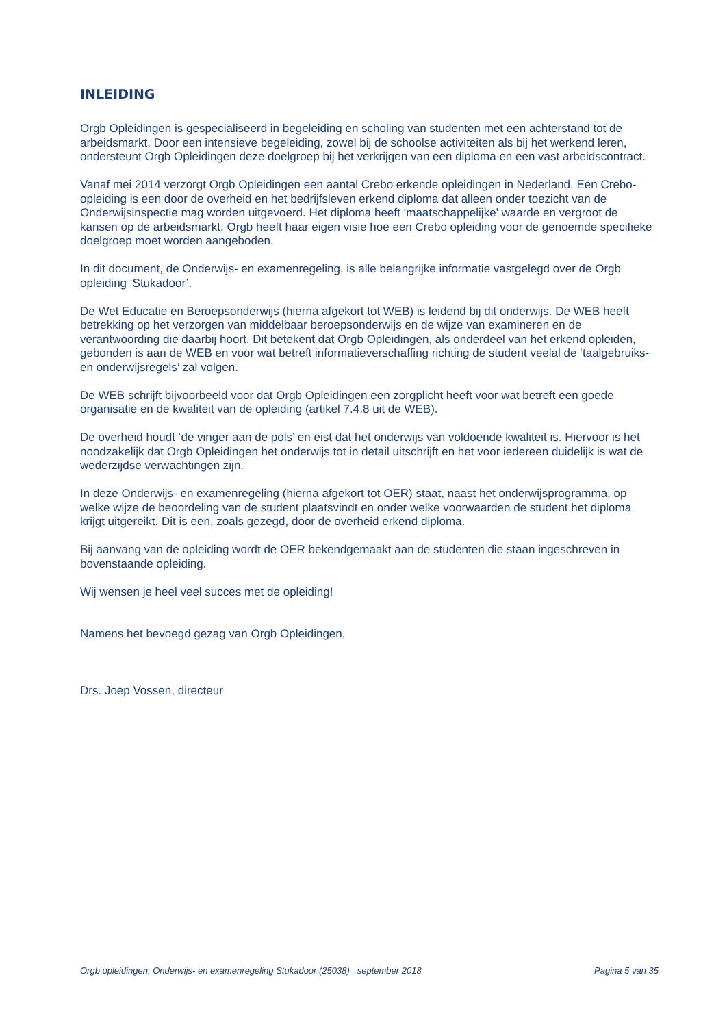INLEIDING
Orgb Opleidingen is gespecialiseerd in begeleiding en scholing van studenten met een achterstand tot de arbeidsmarkt. Door een intensieve begeleiding, zowel bij de schoolse activiteiten als bij het werkend leren, ondersteunt Orgb Opleidingen deze doelgroep bij het verkrijgen van een diploma en een vast arbeidscontract.
Vanaf mei 2014 verzorgt Orgb Opleidingen een aantal Crebo erkende opleidingen in Nederland. Een Crebo-opleiding is een door de overheid en het bedrijfsleven erkend diploma dat alleen onder toezicht van de Onderwijsinspectie mag worden uitgevoerd. Het diploma heeft ‘maatschappelijke’ waarde en vergroot de kansen op de arbeidsmarkt. Orgb heeft haar eigen visie hoe een Crebo opleiding voor de genoemde specifieke doelgroep moet worden aangeboden.
In dit document, de Onderwijs- en examenregeling, is alle belangrijke informatie vastgelegd over de Orgb opleiding ‘Stukadoor’.
De Wet Educatie en Beroepsonderwijs (hierna afgekort tot WEB) is leidend bij dit onderwijs. De WEB heeft betrekking op het verzorgen van middelbaar beroepsonderwijs en de wijze van examineren en de verantwoording die daarbij hoort. Dit betekent dat Orgb Opleidingen, als onderdeel van het erkend opleiden, gebonden is aan de WEB en voor wat betreft informatieverschaffing richting de student veelal de ‘taalgebruiks- en onderwijsregels’ zal volgen.
De WEB schrijft bijvoorbeeld voor dat Orgb Opleidingen een zorgplicht heeft voor wat betreft een goede organisatie en de kwaliteit van de opleiding (artikel 7.4.8 uit de WEB).
De overheid houdt ‘de vinger aan de pols’ en eist dat het onderwijs van voldoende kwaliteit is. Hiervoor is het noodzakelijk dat Orgb Opleidingen het onderwijs tot in detail uitschrijft en het voor iedereen duidelijk is wat de wederzijdse verwachtingen zijn.
In deze Onderwijs- en examenregeling (hierna afgekort tot OER) staat, naast het onderwijsprogramma, op welke wijze de beoordeling van de student plaatsvindt en onder welke voorwaarden de student het diploma krijgt uitgereikt. Dit is een, zoals gezegd, door de overheid erkend diploma.
Bij aanvang van de opleiding wordt de OER bekendgemaakt aan de studenten die staan ingeschreven in bovenstaande opleiding.
Wij wensen je heel veel succes met de opleiding!
Namens het bevoegd gezag van Orgb Opleidingen,
Drs. Joep Vossen, directeur
Orgb opleidingen, Onderwijs- en examenregeling Stukadoor (25038) september 2018 Pagina 5 van 35